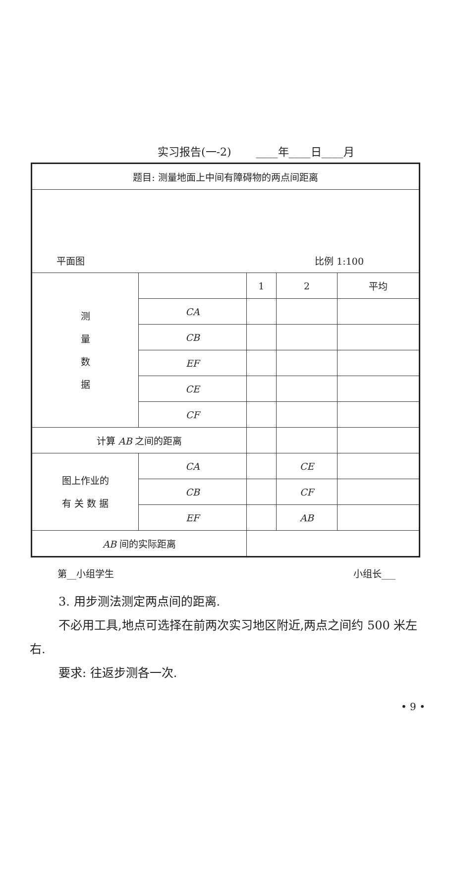实习报告(一-2) ____年____日____月
| 题目: 测量地面上中间有障碍物的两点间距离 | | | | |
| 平面图 比例 1:100 | | | | |
| 测 量 数 据 | | 1 | 2 | 平均 |
| | CA | | | |
| | CB | | | |
| | EF | | | |
| | CE | | | |
| | CF | | | |
| 计算 AB 之间的距离 | | | | |
| 图上作业的 有 关 数 据 | CA | | CE | |
| | CB | | CF | |
| | EF | | AB | |
| AB 间的实际距离 | | | | |
第__小组学生 小组长___
3. 用步测法测定两点间的距离.
不必用工具,地点可选择在前两次实习地区附近,两点之间约 500 米左右.
要求: 往返步测各一次.
• 9 •